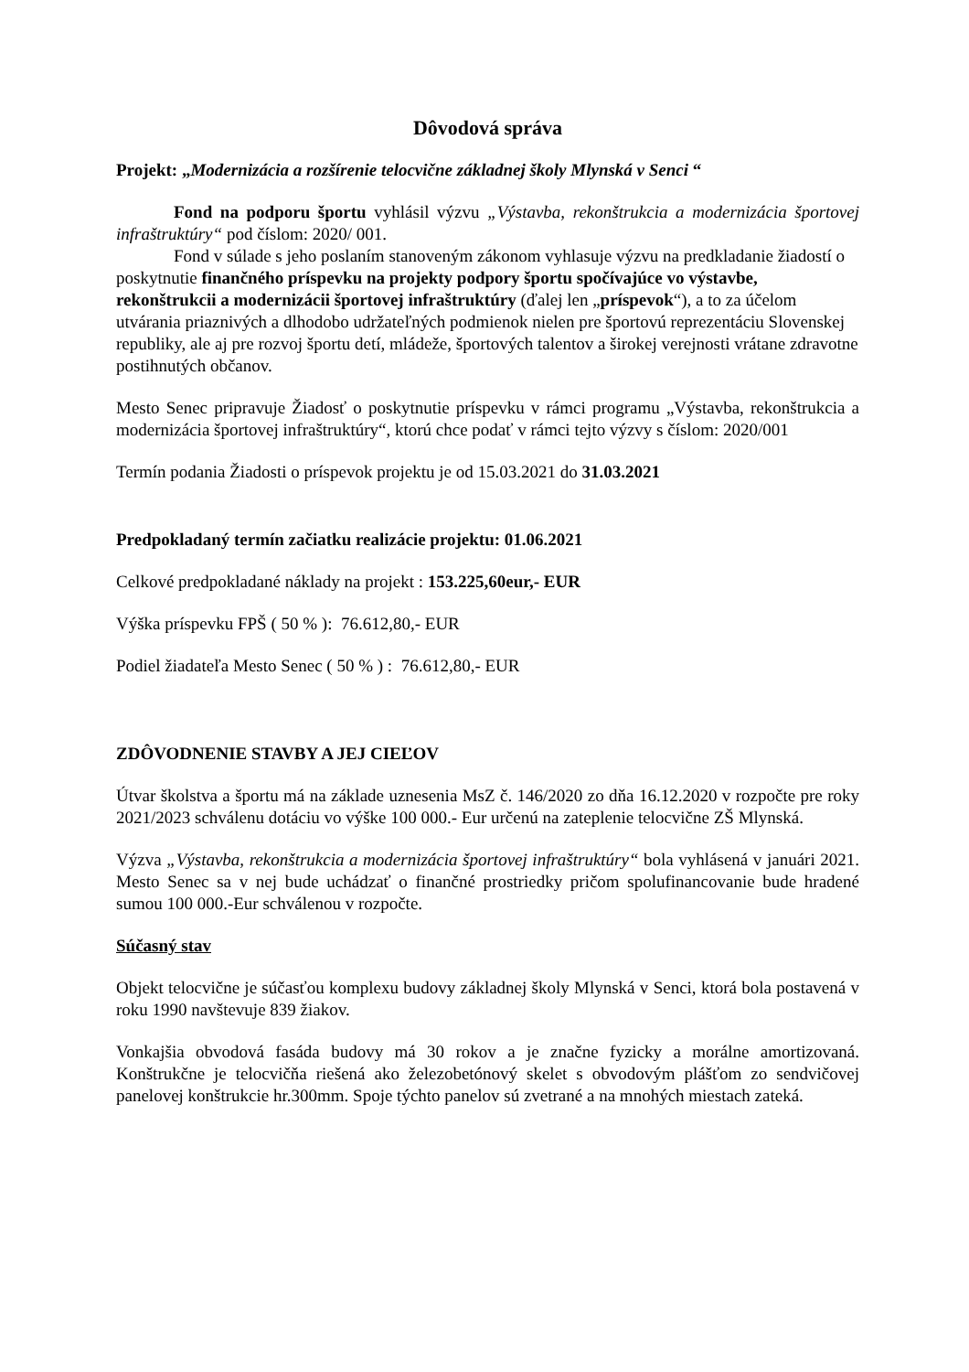Dôvodová správa
Projekt: „Modernizácia a rozšírenie telocvične základnej školy Mlynská v Senci “
Fond na podporu športu vyhlásil výzvu „Výstavba, rekonštrukcia a modernizácia športovej infraštruktúry“ pod číslom: 2020/ 001.
Fond v súlade s jeho poslaním stanoveným zákonom vyhlasuje výzvu na predkladanie žiadostí o poskytnutie finančného príspevku na projekty podpory športu spočívajúce vo výstavbe, rekonštrukcii a modernizácii športovej infraštruktúry (ďalej len „príspevok“), a to za účelom utvárania priaznivých a dlhodobo udržateľných podmienok nielen pre športovú reprezentáciu Slovenskej republiky, ale aj pre rozvoj športu detí, mládeže, športových talentov a širokej verejnosti vrátane zdravotne postihnutých občanov.
Mesto Senec pripravuje Žiadosť o poskytnutie príspevku v rámci programu „Výstavba, rekonštrukcia a modernizácia športovej infraštruktúry“, ktorú chce podať v rámci tejto výzvy s číslom: 2020/001
Termín podania Žiadosti o príspevok projektu je od 15.03.2021 do 31.03.2021
Predpokladaný termín začiatku realizácie projektu: 01.06.2021
Celkové predpokladané náklady na projekt : 153.225,60eur,- EUR
Výška príspevku FPŠ ( 50 % ): 76.612,80,- EUR
Podiel žiadateľa Mesto Senec ( 50 % ) : 76.612,80,- EUR
ZDÔVODNENIE STAVBY A JEJ CIEĽOV
Útvar školstva a športu má na základe uznesenia MsZ č. 146/2020 zo dňa 16.12.2020 v rozpočte pre roky 2021/2023 schválenu dotáciu vo výške 100 000.- Eur určenú na zateplenie telocvične ZŠ Mlynská.
Výzva „Výstavba, rekonštrukcia a modernizácia športovej infraštruktúry“ bola vyhlásená v januári 2021. Mesto Senec sa v nej bude uchádzať o finančné prostriedky pričom spolufinancovanie bude hradené sumou 100 000.-Eur schválenou v rozpočte.
Súčasný stav
Objekt telocvične je súčasťou komplexu budovy základnej školy Mlynská v Senci, ktorá bola postavená v roku 1990 navštevuje 839 žiakov.
Vonkajšia obvodová fasáda budovy má 30 rokov a je značne fyzicky a morálne amortizovaná. Konštrukčne je telocvičňa riešená ako železobetónový skelet s obvodovým plášťom zo sendvičovej panelovej konštrukcie hr.300mm. Spoje týchto panelov sú zvetrané a na mnohých miestach zateká.